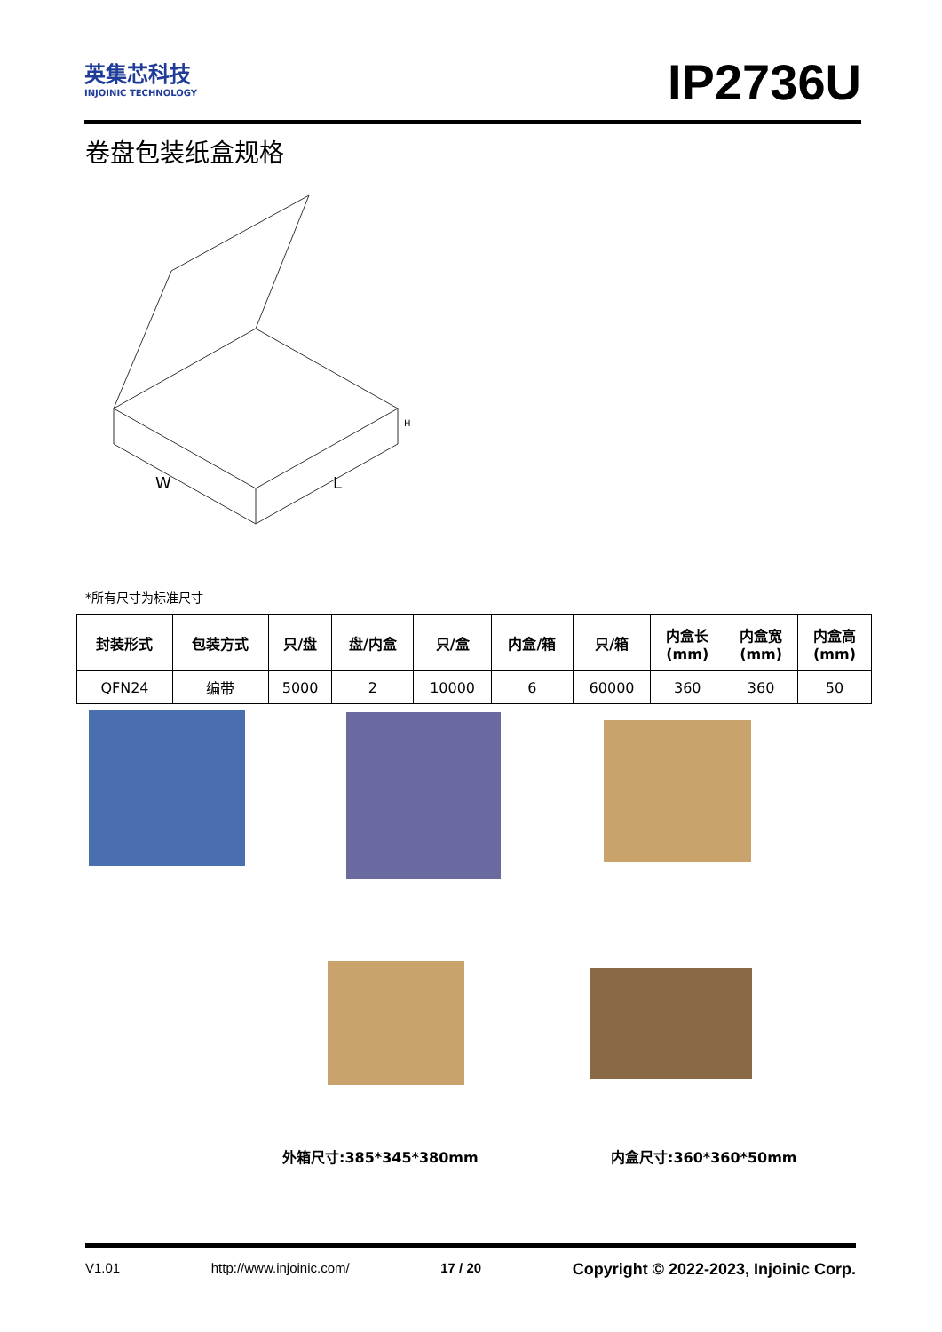英集芯科技
INJOINIC TECHNOLOGY
IP2736U
卷盘包装纸盒规格
W
L
H
*所有尺寸为标准尺寸
| 封装形式 | 包装方式 | 只/盘 | 盘/内盒 | 只/盒 | 内盒/箱 | 只/箱 | 内盒长 (mm) | 内盒宽 (mm) | 内盒高 (mm) |
| --- | --- | --- | --- | --- | --- | --- | --- | --- | --- |
| QFN24 | 编带 | 5000 | 2 | 10000 | 6 | 60000 | 360 | 360 | 50 |
外箱尺寸:385*345*380mm 内盒尺寸:360*360*50mm
V1.01 http://www.injoinic.com/ 17 / 20 Copyright © 2022-2023, Injoinic Corp.